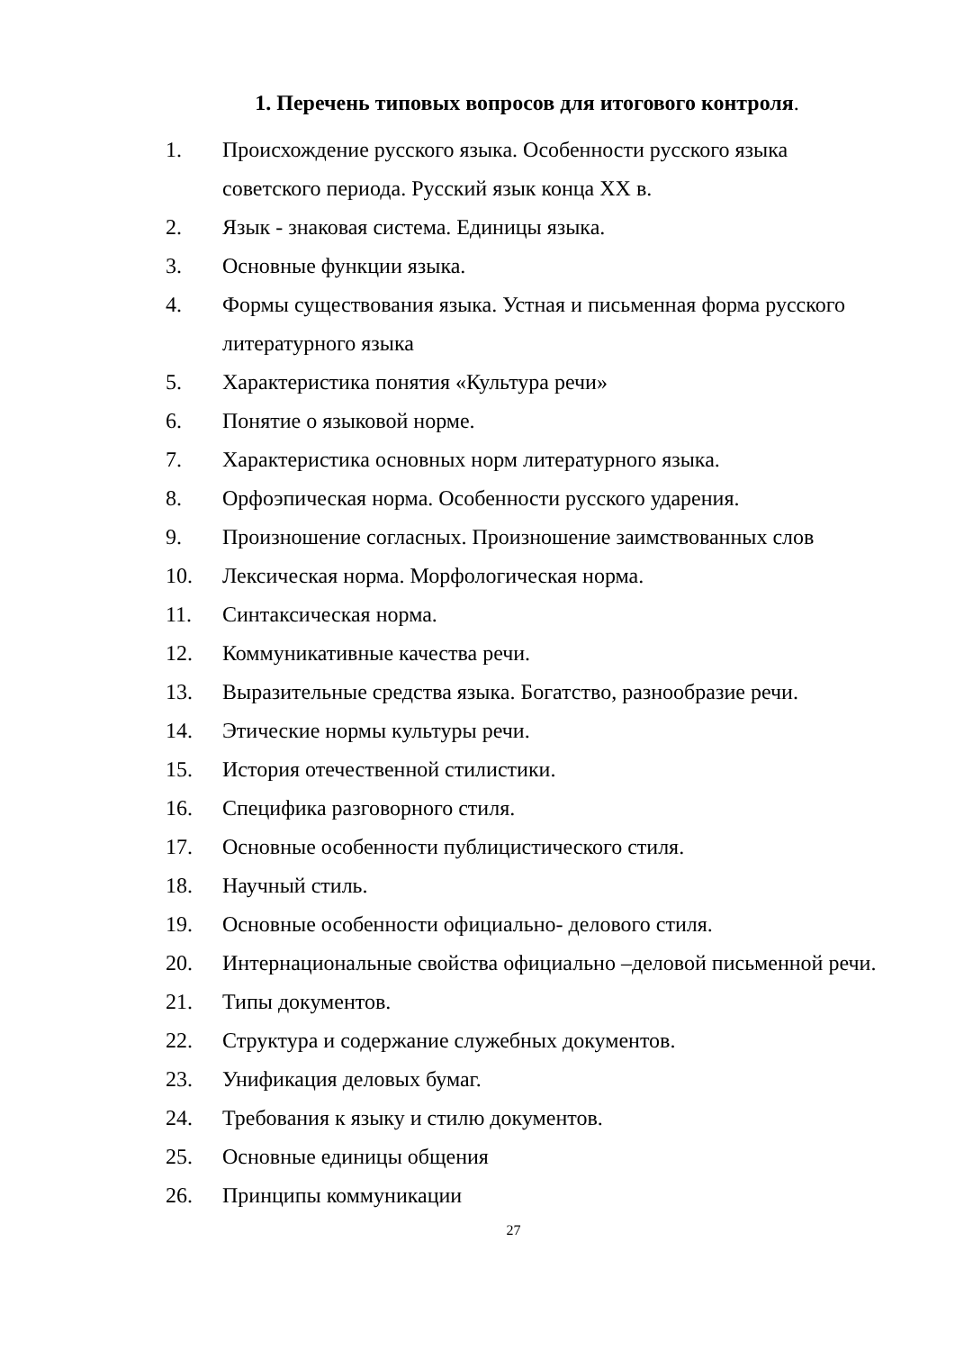1. Перечень типовых вопросов для итогового контроля.
1. Происхождение русского языка. Особенности русского языка советского периода. Русский язык конца XX в.
2. Язык - знаковая система. Единицы языка.
3. Основные функции языка.
4. Формы существования языка. Устная и письменная форма русского литературного языка
5. Характеристика понятия «Культура речи»
6. Понятие о языковой норме.
7. Характеристика основных норм литературного языка.
8. Орфоэпическая норма. Особенности русского ударения.
9. Произношение согласных. Произношение заимствованных слов
10. Лексическая норма. Морфологическая норма.
11. Синтаксическая норма.
12. Коммуникативные качества речи.
13. Выразительные средства языка. Богатство, разнообразие речи.
14. Этические нормы культуры речи.
15. История отечественной стилистики.
16. Специфика разговорного стиля.
17. Основные особенности публицистического стиля.
18. Научный стиль.
19. Основные особенности официально- делового стиля.
20. Интернациональные свойства официально –деловой письменной речи.
21. Типы документов.
22. Структура и содержание служебных документов.
23. Унификация деловых бумаг.
24. Требования к языку и стилю документов.
25. Основные единицы общения
26. Принципы коммуникации
27